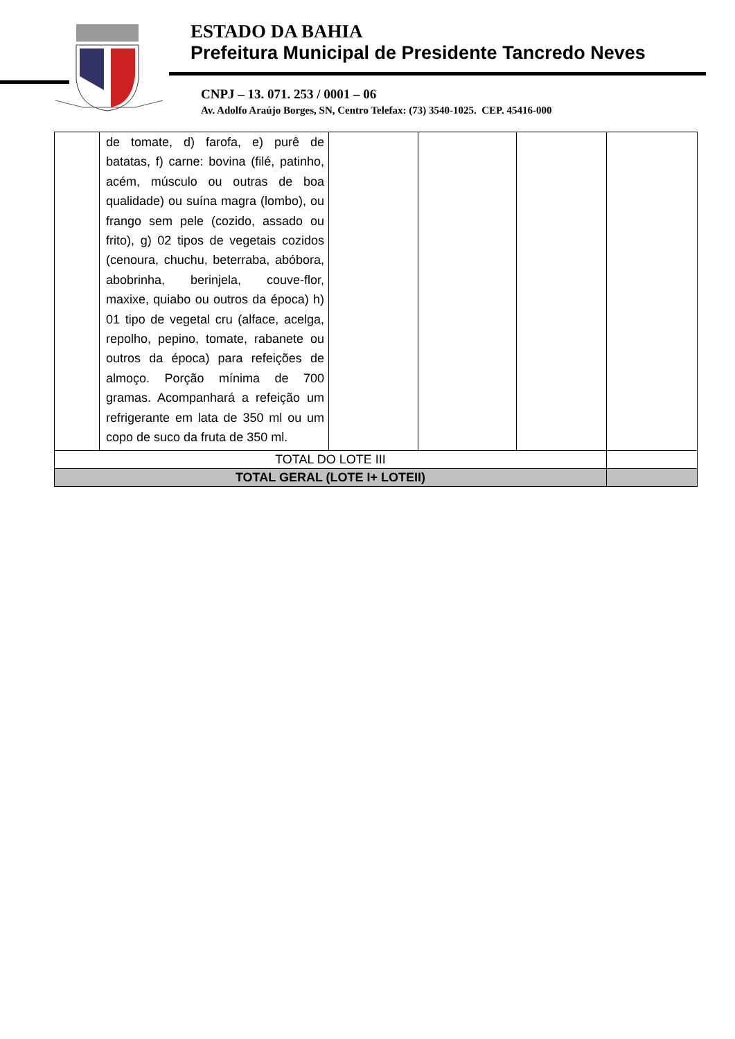ESTADO DA BAHIA
Prefeitura Municipal de Presidente Tancredo Neves
CNPJ – 13. 071. 253 / 0001 – 06
Av. Adolfo Araújo Borges, SN, Centro Telefax: (73) 3540-1025. CEP. 45416-000
| | de tomate, d) farofa, e) purê de batatas, f) carne: bovina (filé, patinho, acém, músculo ou outras de boa qualidade) ou suína magra (lombo), ou frango sem pele (cozido, assado ou frito), g) 02 tipos de vegetais cozidos (cenoura, chuchu, beterraba, abóbora, abobrinha, berinjela, couve-flor, maxixe, quiabo ou outros da época) h) 01 tipo de vegetal cru (alface, acelga, repolho, pepino, tomate, rabanete ou outros da época) para refeições de almoço. Porção mínima de 700 gramas. Acompanhará a refeição um refrigerante em lata de 350 ml ou um copo de suco da fruta de 350 ml. | | | | |
| TOTAL DO LOTE III | | | | | |
| TOTAL GERAL (LOTE I+ LOTEII) | | | | | |